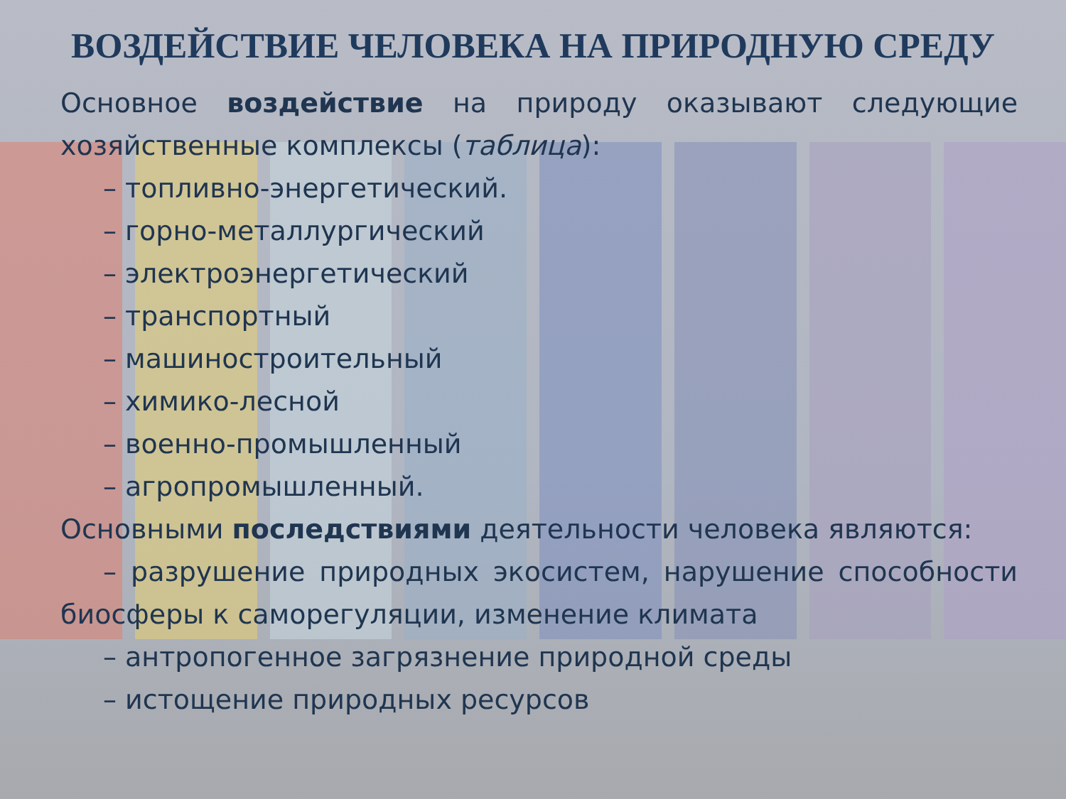ВОЗДЕЙСТВИЕ ЧЕЛОВЕКА НА ПРИРОДНУЮ СРЕДУ
Основное воздействие на природу оказывают следующие хозяйственные комплексы (таблица):
– топливно-энергетический.
– горно-металлургический
– электроэнергетический
– транспортный
– машиностроительный
– химико-лесной
– военно-промышленный
– агропромышленный.
Основными последствиями деятельности человека являются:
– разрушение природных экосистем, нарушение способности биосферы к саморегуляции, изменение климата
– антропогенное загрязнение природной среды
– истощение природных ресурсов